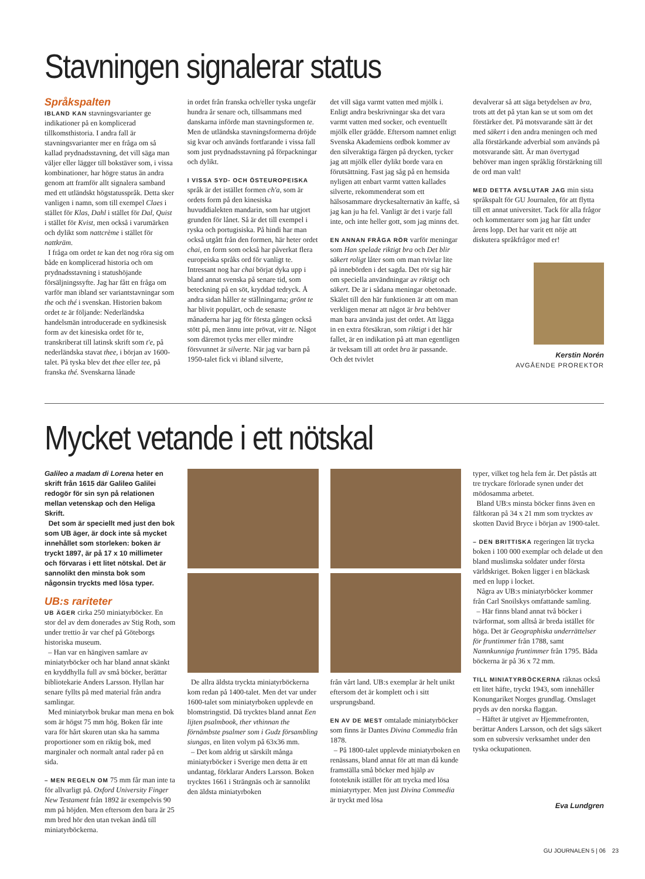Stavningen signalerar status
Språkspalten
IBLAND KAN stavningsvarianter ge indikationer på en komplicerad tillkomsthistoria. I andra fall är stavningsvarianter mer en fråga om så kallad prydnadsstavning, det vill säga man väljer eller lägger till bokstäver som, i vissa kombinationer, har högre status än andra genom att framför allt signalera samband med ett utländskt högstatusspråk. Detta sker vanligen i namn, som till exempel Claes i stället för Klas, Dahl i stället för Dal, Quist i stället för Kvist, men också i varumärken och dylikt som nattcrème i stället för nattkräm.
I fråga om ordet te kan det nog röra sig om både en komplicerad historia och om prydnadsstavning i statushöjande försäljningssyfte. Jag har fått en fråga om varför man ibland ser variantstavningar som the och thé i svenskan. Historien bakom ordet te är följande: Nederländska handelsmän introducerade en sydkinesisk form av det kinesiska ordet för te, transkriberat till latinsk skrift som t'e, på nederländska stavat thee, i början av 1600-talet. På tyska blev det thee eller tee, på franska thé. Svenskarna lånade
in ordet från franska och/eller tyska ungefär hundra år senare och, tillsammans med danskarna införde man stavningsformen te. Men de utländska stavningsformerna dröjde sig kvar och används fortfarande i vissa fall som just prydnadsstavning på förpackningar och dylikt.
I VISSA SYD- OCH ÖSTEUROPEISKA språk är det istället formen ch'a, som är ordets form på den kinesiska huvuddialekten mandarin, som har utgjort grunden för lånet. Så är det till exempel i ryska och portugisiska. På hindi har man också utgått från den formen, här heter ordet chai, en form som också har påverkat flera europeiska språks ord för vanligt te. Intressant nog har chai börjat dyka upp i bland annat svenska på senare tid, som beteckning på en söt, kryddad tedryck. Å andra sidan håller te ställningarna; grönt te har blivit populärt, och de senaste månaderna har jag för första gången också stött på, men ännu inte prövat, vitt te. Något som däremot tycks mer eller mindre försvunnet är silverte. När jag var barn på 1950-talet fick vi ibland silverte,
det vill säga varmt vatten med mjölk i. Enligt andra beskrivningar ska det vara varmt vatten med socker, och eventuellt mjölk eller grädde. Eftersom namnet enligt Svenska Akademiens ordbok kommer av den silveraktiga färgen på drycken, tycker jag att mjölk eller dylikt borde vara en förutsättning. Fast jag såg på en hemsida nyligen att enbart varmt vatten kallades silverte, rekommenderat som ett hälsosammare dryckesalternativ än kaffe, så jag kan ju ha fel. Vanligt är det i varje fall inte, och inte heller gott, som jag minns det.
EN ANNAN FRÅGA RÖR varför meningar som Han spelade riktigt bra och Det blir säkert roligt låter som om man tvivlar lite på innebörden i det sagda. Det rör sig här om speciella användningar av riktigt och säkert. De är i sådana meningar obetonade. Skälet till den här funktionen är att om man verkligen menar att något är bra behöver man bara använda just det ordet. Att lägga in en extra försäkran, som riktigt i det här fallet, är en indikation på att man egentligen är tveksam till att ordet bra är passande. Och det tvivlet
devalverar så att säga betydelsen av bra, trots att det på ytan kan se ut som om det förstärker det. På motsvarande sätt är det med säkert i den andra meningen och med alla förstärkande adverbial som används på motsvarande sätt. Är man övertygad behöver man ingen språklig förstärkning till de ord man valt!
MED DETTA AVSLUTAR JAG min sista språkspalt för GU Journalen, för att flytta till ett annat universitet. Tack för alla frågor och kommentarer som jag har fått under årens lopp. Det har varit ett nöje att diskutera språkfrågor med er!
Kerstin Norén
AVGÅENDE PROREKTOR
Mycket vetande i ett nötskal
Galileo a madam di Lorena heter en skrift från 1615 där Galileo Galilei redogör för sin syn på relationen mellan vetenskap och den Heliga Skrift.
Det som är speciellt med just den bok som UB äger, är dock inte så mycket innehållet som storleken: boken är tryckt 1897, är på 17 x 10 millimeter och förvaras i ett litet nötskal. Det är sannolikt den minsta bok som någonsin tryckts med lösa typer.
UB:s rariteter
UB ÄGER cirka 250 miniatyrböcker. En stor del av dem donerades av Stig Roth, som under trettio år var chef på Göteborgs historiska museum.
– Han var en hängiven samlare av miniatyrböcker och har bland annat skänkt en kryddhylla full av små böcker, berättar bibliotekarie Anders Larsson. Hyllan har senare fyllts på med material från andra samlingar.
Med miniatyrbok brukar man mena en bok som är högst 75 mm hög. Boken får inte vara för hårt skuren utan ska ha samma proportioner som en riktig bok, med marginaler och normalt antal rader på en sida.
– MEN REGELN OM 75 mm får man inte ta för allvarligt på. Oxford University Finger New Testament från 1892 är exempelvis 90 mm på höjden. Men eftersom den bara är 25 mm bred hör den utan tvekan ändå till miniatyrböckerna.
De allra äldsta tryckta miniatyrböckerna kom redan på 1400-talet. Men det var under 1600-talet som miniatyrboken upplevde en blomstringstid. Då trycktes bland annat Een lijten psalmbook, ther vthinnan the förnämbste psalmer som i Gudz försambling siungas, en liten volym på 63x36 mm.
– Det kom aldrig ut särskilt många miniatyrböcker i Sverige men detta är ett undantag, förklarar Anders Larsson. Boken trycktes 1661 i Strängnäs och är sannolikt den äldsta miniatyrboken
från vårt land. UB:s exemplar är helt unikt eftersom det är komplett och i sitt ursprungsband.
EN AV DE MEST omtalade miniatyrböcker som finns är Dantes Divina Commedia från 1878.
– På 1800-talet upplevde miniatyrboken en renässans, bland annat för att man då kunde framställa små böcker med hjälp av fototeknik istället för att trycka med lösa miniatyrtyper. Men just Divina Commedia är tryckt med lösa
typer, vilket tog hela fem år. Det påstås att tre tryckare förlorade synen under det mödosamma arbetet.
Bland UB:s minsta böcker finns även en fältkoran på 34 x 21 mm som trycktes av skotten David Bryce i början av 1900-talet.
– DEN BRITTISKA regeringen lät trycka boken i 100 000 exemplar och delade ut den bland muslimska soldater under första världskriget. Boken ligger i en bläckask med en lupp i locket.
Några av UB:s miniatyrböcker kommer från Carl Snoilskys omfattande samling.
– Här finns bland annat två böcker i tvärformat, som alltså är breda istället för höga. Det är Geographiska underrättelser för fruntimmer från 1788, samt Namnkunniga fruntimmer från 1795. Båda böckerna är på 36 x 72 mm.
TILL MINIATYRBÖCKERNA räknas också ett litet häfte, tryckt 1943, som innehåller Konungariket Norges grundlag. Omslaget pryds av den norska flaggan.
– Häftet är utgivet av Hjemmefronten, berättar Anders Larsson, och det sågs säkert som en subversiv verksamhet under den tyska ockupationen.
Eva Lundgren
GU JOURNALEN 5 | 06 23